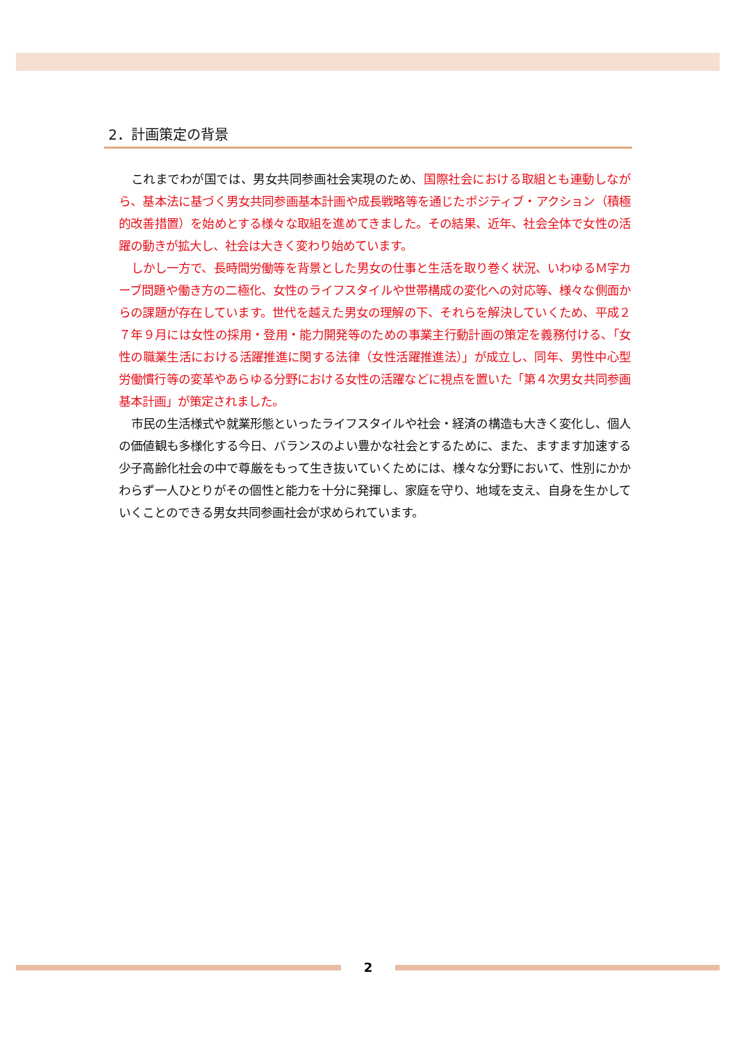2．計画策定の背景
これまでわが国では、男女共同参画社会実現のため、国際社会における取組とも連動しながら、基本法に基づく男女共同参画基本計画や成長戦略等を通じたポジティブ・アクション（積極的改善措置）を始めとする様々な取組を進めてきました。その結果、近年、社会全体で女性の活躍の動きが拡大し、社会は大きく変わり始めています。
しかし一方で、長時間労働等を背景とした男女の仕事と生活を取り巻く状況、いわゆるＭ字カーブ問題や働き方の二極化、女性のライフスタイルや世帯構成の変化への対応等、様々な側面からの課題が存在しています。世代を越えた男女の理解の下、それらを解決していくため、平成２７年９月には女性の採用・登用・能力開発等のための事業主行動計画の策定を義務付ける、「女性の職業生活における活躍推進に関する法律（女性活躍推進法）」が成立し、同年、男性中心型労働慣行等の変革やあらゆる分野における女性の活躍などに視点を置いた「第４次男女共同参画基本計画」が策定されました。
市民の生活様式や就業形態といったライフスタイルや社会・経済の構造も大きく変化し、個人の価値観も多様化する今日、バランスのよい豊かな社会とするために、また、ますます加速する少子高齢化社会の中で尊厳をもって生き抜いていくためには、様々な分野において、性別にかかわらず一人ひとりがその個性と能力を十分に発揮し、家庭を守り、地域を支え、自身を生かしていくことのできる男女共同参画社会が求められています。
2